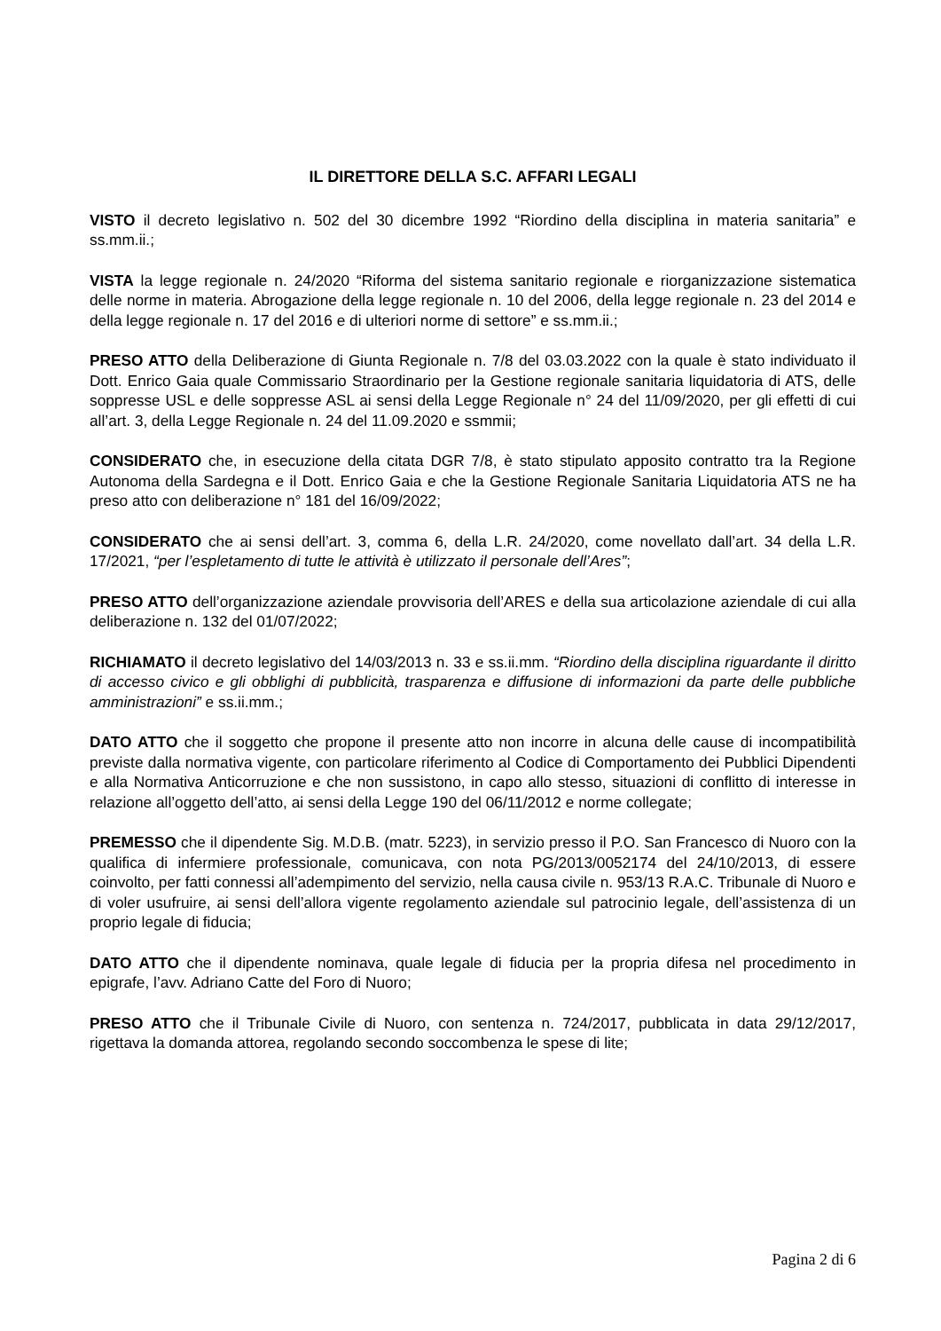IL DIRETTORE DELLA S.C. AFFARI LEGALI
VISTO il decreto legislativo n. 502 del 30 dicembre 1992 “Riordino della disciplina in materia sanitaria” e ss.mm.ii.;
VISTA la legge regionale n. 24/2020 “Riforma del sistema sanitario regionale e riorganizzazione sistematica delle norme in materia. Abrogazione della legge regionale n. 10 del 2006, della legge regionale n. 23 del 2014 e della legge regionale n. 17 del 2016 e di ulteriori norme di settore” e ss.mm.ii.;
PRESO ATTO della Deliberazione di Giunta Regionale n. 7/8 del 03.03.2022 con la quale è stato individuato il Dott. Enrico Gaia quale Commissario Straordinario per la Gestione regionale sanitaria liquidatoria di ATS, delle soppresse USL e delle soppresse ASL ai sensi della Legge Regionale n° 24 del 11/09/2020, per gli effetti di cui all’art. 3, della Legge Regionale n. 24 del 11.09.2020 e ssmmii;
CONSIDERATO che, in esecuzione della citata DGR 7/8, è stato stipulato apposito contratto tra la Regione Autonoma della Sardegna e il Dott. Enrico Gaia e che la Gestione Regionale Sanitaria Liquidatoria ATS ne ha preso atto con deliberazione n° 181 del 16/09/2022;
CONSIDERATO che ai sensi dell’art. 3, comma 6, della L.R. 24/2020, come novellato dall’art. 34 della L.R. 17/2021, “per l’espletamento di tutte le attività è utilizzato il personale dell’Ares”;
PRESO ATTO dell’organizzazione aziendale provvisoria dell’ARES e della sua articolazione aziendale di cui alla deliberazione n. 132 del 01/07/2022;
RICHIAMATO il decreto legislativo del 14/03/2013 n. 33 e ss.ii.mm. “Riordino della disciplina riguardante il diritto di accesso civico e gli obblighi di pubblicità, trasparenza e diffusione di informazioni da parte delle pubbliche amministrazioni” e ss.ii.mm.;
DATO ATTO che il soggetto che propone il presente atto non incorre in alcuna delle cause di incompatibilità previste dalla normativa vigente, con particolare riferimento al Codice di Comportamento dei Pubblici Dipendenti e alla Normativa Anticorruzione e che non sussistono, in capo allo stesso, situazioni di conflitto di interesse in relazione all’oggetto dell’atto, ai sensi della Legge 190 del 06/11/2012 e norme collegate;
PREMESSO che il dipendente Sig. M.D.B. (matr. 5223), in servizio presso il P.O. San Francesco di Nuoro con la qualifica di infermiere professionale, comunicava, con nota PG/2013/0052174 del 24/10/2013, di essere coinvolto, per fatti connessi all’adempimento del servizio, nella causa civile n. 953/13 R.A.C. Tribunale di Nuoro e di voler usufruire, ai sensi dell’allora vigente regolamento aziendale sul patrocinio legale, dell’assistenza di un proprio legale di fiducia;
DATO ATTO che il dipendente nominava, quale legale di fiducia per la propria difesa nel procedimento in epigrafe, l’avv. Adriano Catte del Foro di Nuoro;
PRESO ATTO che il Tribunale Civile di Nuoro, con sentenza n. 724/2017, pubblicata in data 29/12/2017, rigettava la domanda attorea, regolando secondo soccombenza le spese di lite;
Pagina 2 di 6